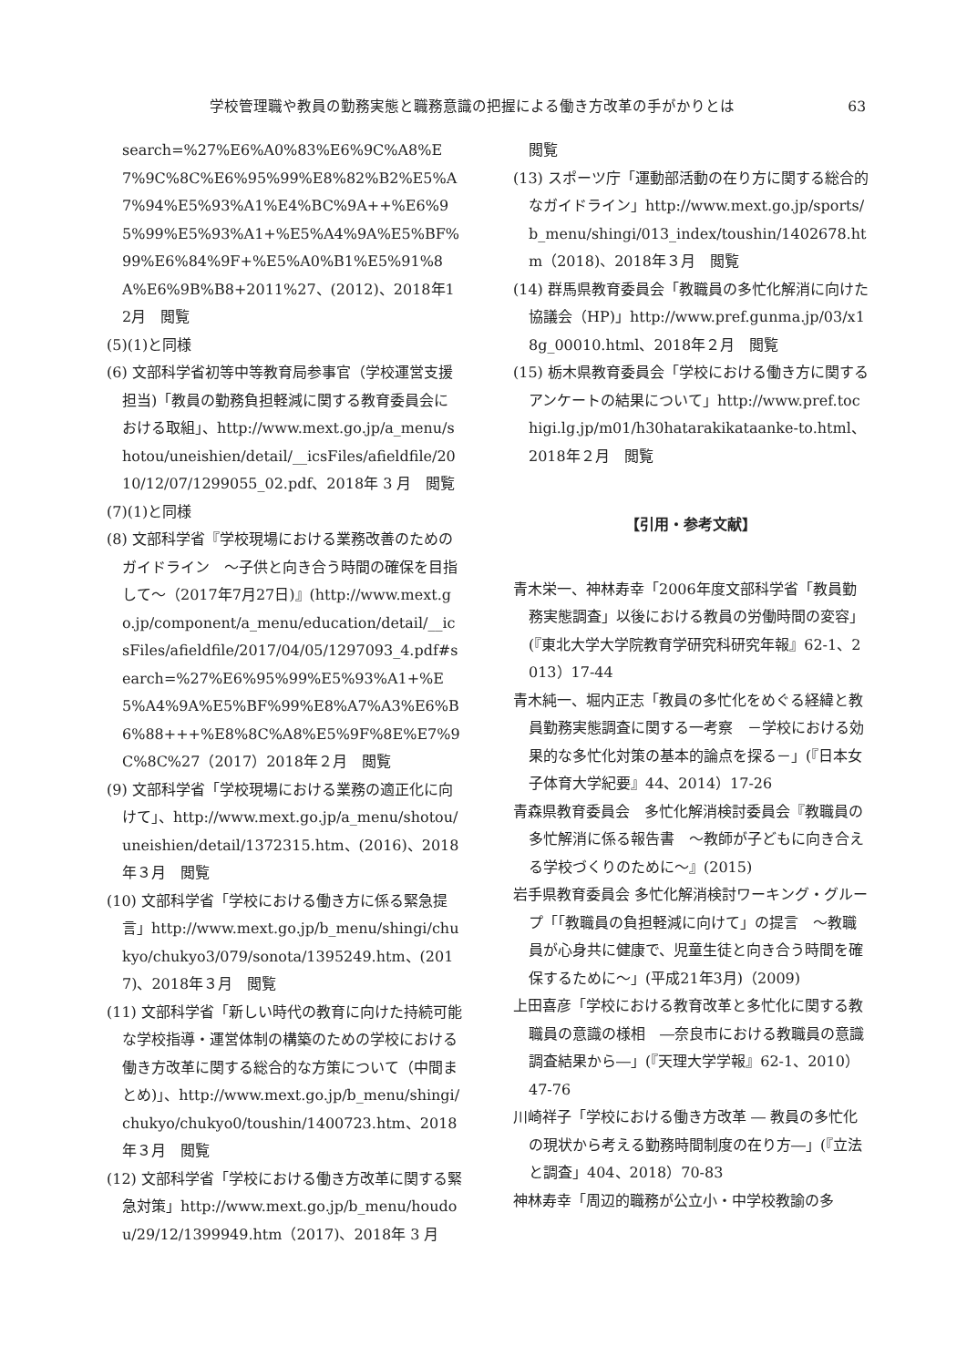学校管理職や教員の勤務実態と職務意識の把握による働き方改革の手がかりとは 63
search=%27%E6%A0%83%E6%9C%A8%E7%9C%8C%E6%95%99%E8%82%B2%E5%A7%94%E5%93%A1%E4%BC%9A++%E6%95%99%E5%93%A1+%E5%A4%9A%E5%BF% 99%E6%84%9F+%E5%A0%B1%E5%91%8A%E6%9B%B8+2011%27、(2012)、2018年12月　閲覧
(5)(1)と同様
(6) 文部科学省初等中等教育局参事官（学校運営支援担当)「教員の勤務負担軽減に関する教育委員会における取組」、http://www.mext.go.jp/a_menu/shotou/uneishien/detail/__icsFiles/afieldfile/2010/12/07/1299055_02.pdf、2018年 3 月　閲覧
(7)(1)と同様
(8) 文部科学省『学校現場における業務改善のためのガイドライン　～子供と向き合う時間の確保を目指して～（2017年7月27日)』(http://www.mext.go.jp/component/a_menu/education/detail/__icsFiles/afieldfile/2017/04/05/1297093_4.pdf#search=%27%E6%95%99%E5%93%A1+%E5%A4%9A%E5%BF%99%E8%A7%A3%E6%B6%88+++%E8%8C%A8%E5%9F%8E%E7%9C%8C%27（2017）2018年２月　閲覧
(9) 文部科学省「学校現場における業務の適正化に向けて」、http://www.mext.go.jp/a_menu/shotou/uneishien/detail/1372315.htm、(2016)、2018年３月　閲覧
(10) 文部科学省「学校における働き方に係る緊急提言」http://www.mext.go.jp/b_menu/shingi/chukyo/chukyo3/079/sonota/1395249.htm、(2017)、2018年３月　閲覧
(11) 文部科学省「新しい時代の教育に向けた持続可能な学校指導・運営体制の構築のための学校における働き方改革に関する総合的な方策について（中間まとめ)」、http://www.mext.go.jp/b_menu/shingi/chukyo/chukyo0/toushin/1400723.htm、2018年３月　閲覧
(12) 文部科学省「学校における働き方改革に関する緊急対策」http://www.mext.go.jp/b_menu/houdou/29/12/1399949.htm（2017)、2018年 3 月
閲覧
(13) スポーツ庁「運動部活動の在り方に関する総合的なガイドライン」http://www.mext.go.jp/sports/b_menu/shingi/013_index/toushin/1402678.htm（2018)、2018年３月　閲覧
(14) 群馬県教育委員会「教職員の多忙化解消に向けた協議会（HP)」http://www.pref.gunma.jp/03/x18g_00010.html、2018年２月　閲覧
(15) 栃木県教育委員会「学校における働き方に関するアンケートの結果について」http://www.pref.tochigi.lg.jp/m01/h30hatarakikataanke-to.html、2018年２月　閲覧
【引用・参考文献】
青木栄一、神林寿幸「2006年度文部科学省「教員勤務実態調査」以後における教員の労働時間の変容」(『東北大学大学院教育学研究科研究年報』62-1、2013）17-44
青木純一、堀内正志「教員の多忙化をめぐる経緯と教員勤務実態調査に関する一考察　－学校における効果的な多忙化対策の基本的論点を探る－」(『日本女子体育大学紀要』44、2014）17-26
青森県教育委員会　多忙化解消検討委員会『教職員の多忙解消に係る報告書　～教師が子どもに向き合える学校づくりのために～』(2015)
岩手県教育委員会 多忙化解消検討ワーキング・グループ「「教職員の負担軽減に向けて」の提言　～教職員が心身共に健康で、児童生徒と向き合う時間を確保するために～」(平成21年3月)（2009)
上田喜彦「学校における教育改革と多忙化に関する教職員の意識の様相　―奈良市における教職員の意識調査結果から―」(『天理大学学報』62-1、2010）47-76
川崎祥子「学校における働き方改革 ― 教員の多忙化の現状から考える勤務時間制度の在り方―」(『立法と調査」404、2018）70-83
神林寿幸「周辺的職務が公立小・中学校教諭の多